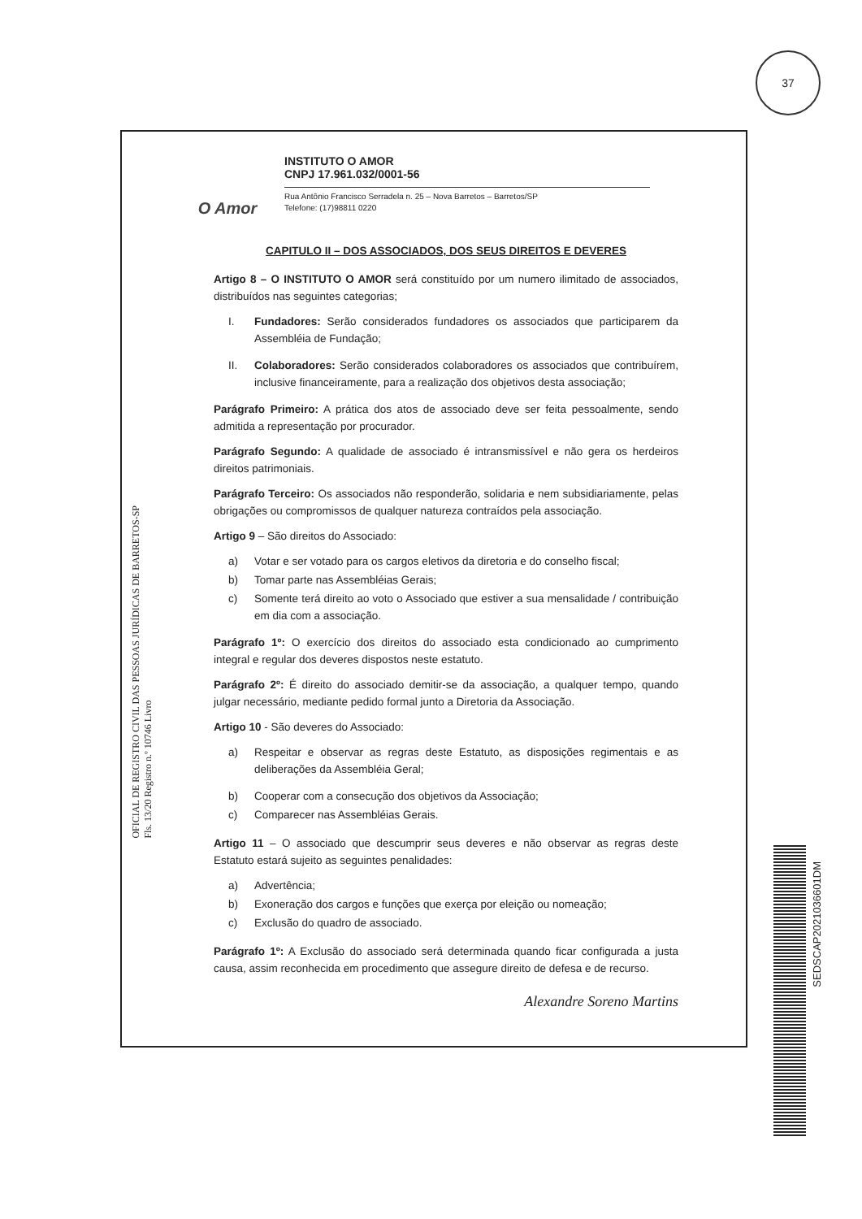37
O Amor
INSTITUTO O AMOR
CNPJ 17.961.032/0001-56
Rua Antônio Francisco Serradela n. 25 – Nova Barretos – Barretos/SP
Telefone: (17)98811 0220
OFICIAL DE REGISTRO CIVIL DAS PESSOAS JURÍDICAS DE BARRETOS-SP
Fls. 13/20 Registro n.º 10746 Livro
CAPITULO II – DOS ASSOCIADOS, DOS SEUS DIREITOS E DEVERES
Artigo 8 – O INSTITUTO O AMOR será constituído por um numero ilimitado de associados, distribuídos nas seguintes categorias;
I. Fundadores: Serão considerados fundadores os associados que participarem da Assembléia de Fundação;
II. Colaboradores: Serão considerados colaboradores os associados que contribuírem, inclusive financeiramente, para a realização dos objetivos desta associação;
Parágrafo Primeiro: A prática dos atos de associado deve ser feita pessoalmente, sendo admitida a representação por procurador.
Parágrafo Segundo: A qualidade de associado é intransmissível e não gera os herdeiros direitos patrimoniais.
Parágrafo Terceiro: Os associados não responderão, solidaria e nem subsidiariamente, pelas obrigações ou compromissos de qualquer natureza contraídos pela associação.
Artigo 9 – São direitos do Associado:
a) Votar e ser votado para os cargos eletivos da diretoria e do conselho fiscal;
b) Tomar parte nas Assembléias Gerais;
c) Somente terá direito ao voto o Associado que estiver a sua mensalidade / contribuição em dia com a associação.
Parágrafo 1º: O exercício dos direitos do associado esta condicionado ao cumprimento integral e regular dos deveres dispostos neste estatuto.
Parágrafo 2º: É direito do associado demitir-se da associação, a qualquer tempo, quando julgar necessário, mediante pedido formal junto a Diretoria da Associação.
Artigo 10 - São deveres do Associado:
a) Respeitar e observar as regras deste Estatuto, as disposições regimentais e as deliberações da Assembléia Geral;
b) Cooperar com a consecução dos objetivos da Associação;
c) Comparecer nas Assembléias Gerais.
Artigo 11 – O associado que descumprir seus deveres e não observar as regras deste Estatuto estará sujeito as seguintes penalidades:
a) Advertência;
b) Exoneração dos cargos e funções que exerça por eleição ou nomeação;
c) Exclusão do quadro de associado.
Parágrafo 1º: A Exclusão do associado será determinada quando ficar configurada a justa causa, assim reconhecida em procedimento que assegure direito de defesa e de recurso.
Alexandre Soreno Martins
SEDSCAP2021036601DM